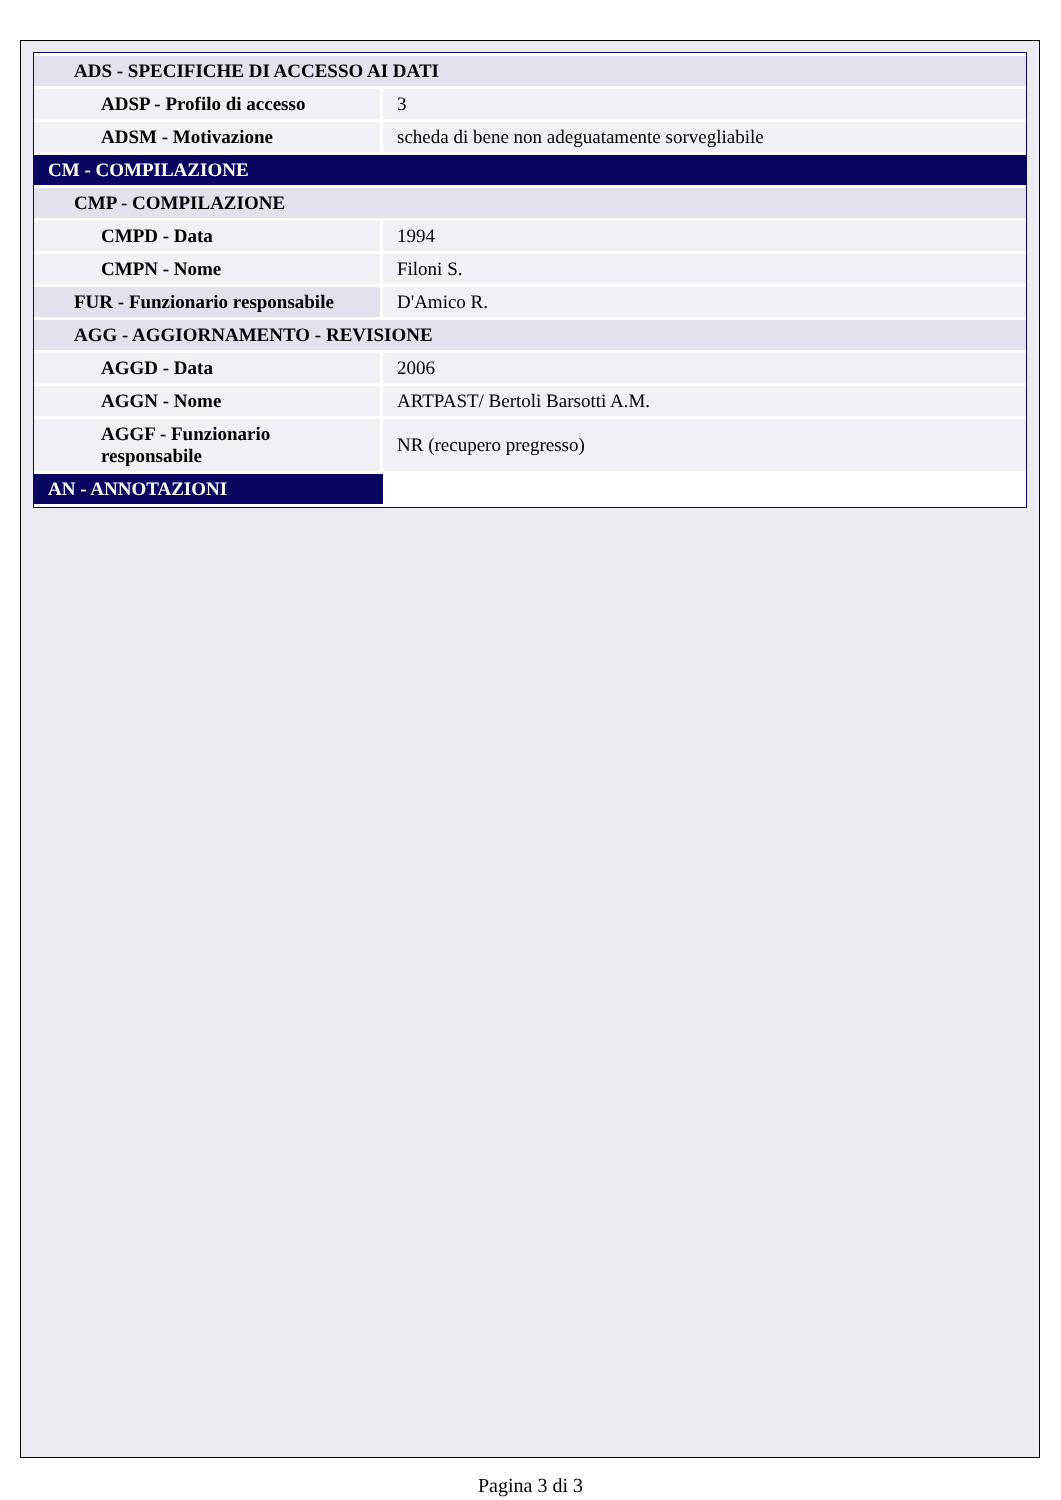| ADS - SPECIFICHE DI ACCESSO AI DATI | |
| ADSP - Profilo di accesso | 3 |
| ADSM - Motivazione | scheda di bene non adeguatamente sorvegliabile |
| CM - COMPILAZIONE | |
| CMP - COMPILAZIONE | |
| CMPD - Data | 1994 |
| CMPN - Nome | Filoni S. |
| FUR - Funzionario responsabile | D'Amico R. |
| AGG - AGGIORNAMENTO - REVISIONE | |
| AGGD - Data | 2006 |
| AGGN - Nome | ARTPAST/ Bertoli Barsotti A.M. |
| AGGF - Funzionario responsabile | NR (recupero pregresso) |
| AN - ANNOTAZIONI | |
Pagina 3 di 3